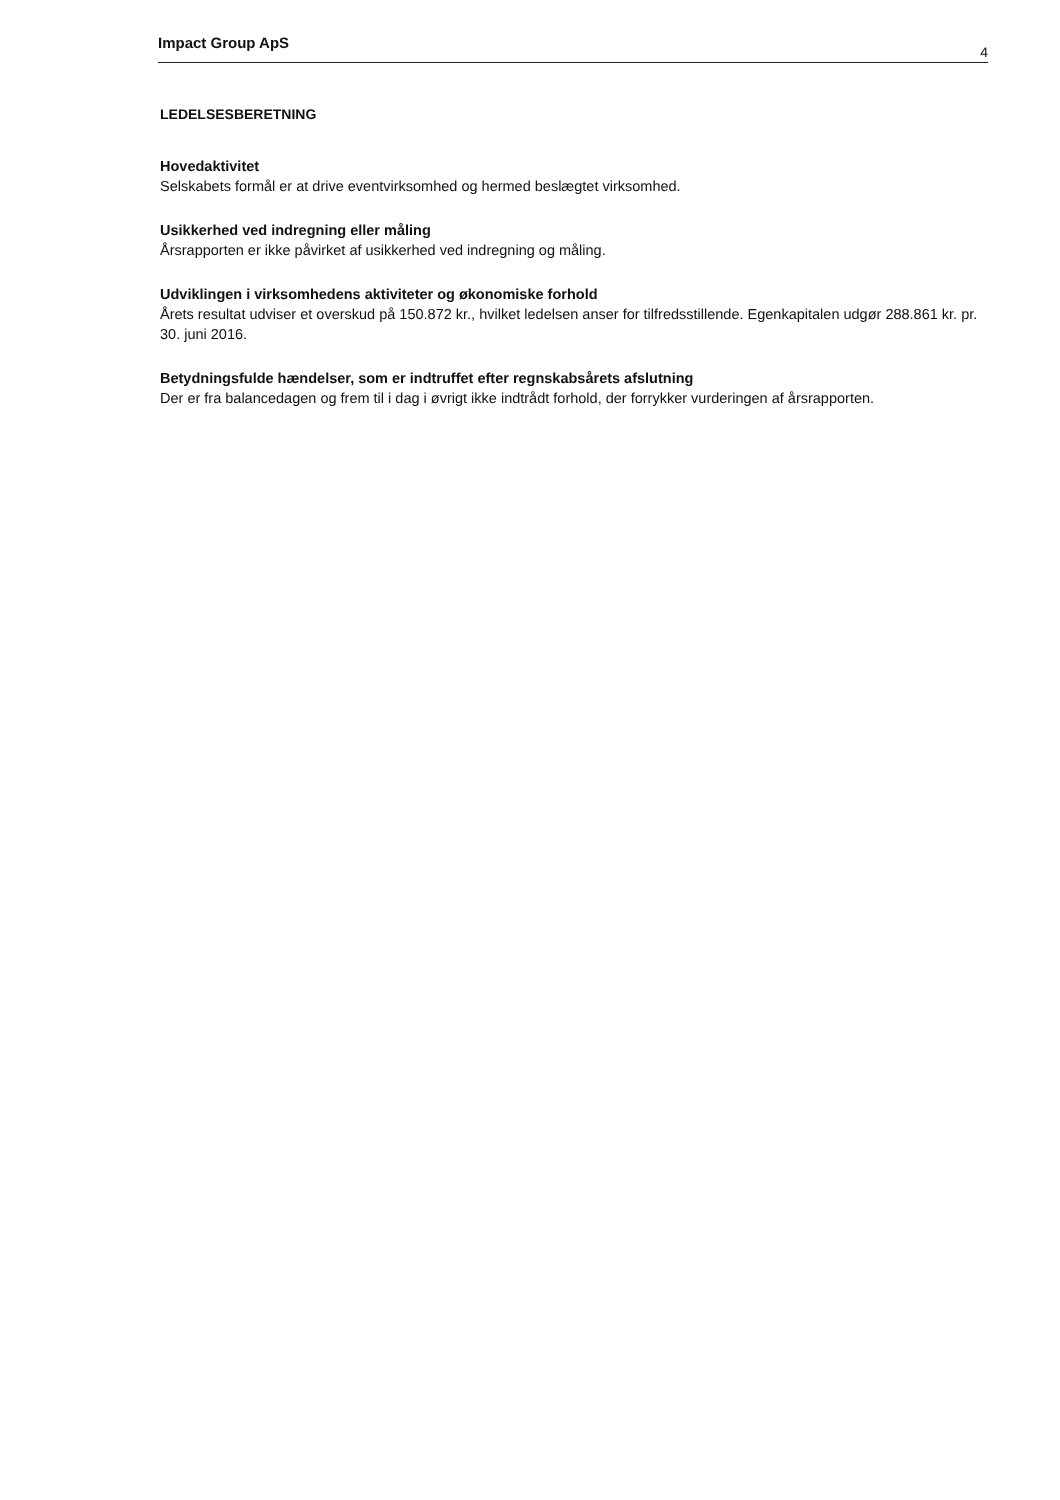Impact Group ApS 4
LEDELSESBERETNING
Hovedaktivitet
Selskabets formål er at drive eventvirksomhed og hermed beslægtet virksomhed.
Usikkerhed ved indregning eller måling
Årsrapporten er ikke påvirket af usikkerhed ved indregning og måling.
Udviklingen i virksomhedens aktiviteter og økonomiske forhold
Årets resultat udviser et overskud på 150.872 kr., hvilket ledelsen anser for tilfredsstillende. Egenkapitalen udgør 288.861 kr. pr. 30. juni 2016.
Betydningsfulde hændelser, som er indtruffet efter regnskabsårets afslutning
Der er fra balancedagen og frem til i dag i øvrigt ikke indtrådt forhold, der forrykker vurderingen af årsrapporten.